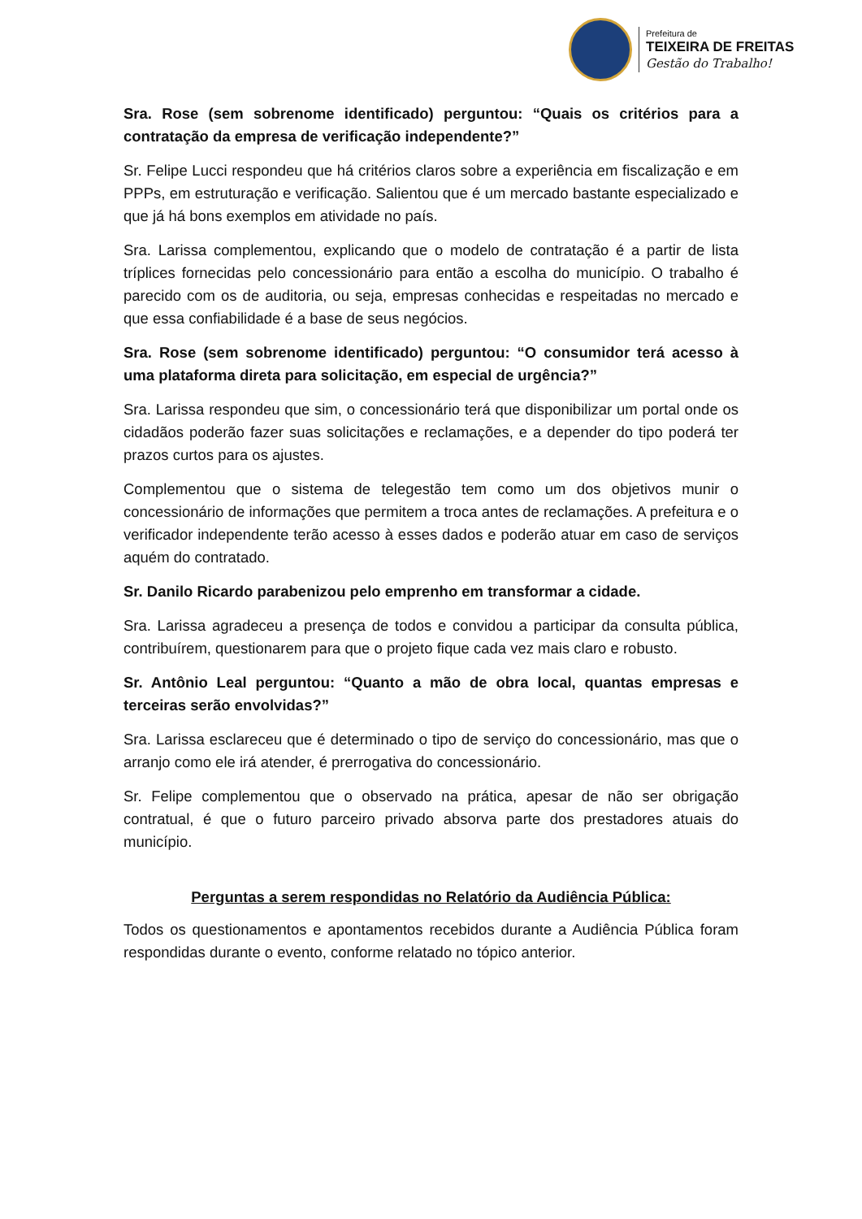Prefeitura de
TEIXEIRA DE FREITAS
Gestão do Trabalho!
Sra. Rose (sem sobrenome identificado) perguntou: “Quais os critérios para a contratação da empresa de verificação independente?”
Sr. Felipe Lucci respondeu que há critérios claros sobre a experiência em fiscalização e em PPPs, em estruturação e verificação. Salientou que é um mercado bastante especializado e que já há bons exemplos em atividade no país.
Sra. Larissa complementou, explicando que o modelo de contratação é a partir de lista tríplices fornecidas pelo concessionário para então a escolha do município. O trabalho é parecido com os de auditoria, ou seja, empresas conhecidas e respeitadas no mercado e que essa confiabilidade é a base de seus negócios.
Sra. Rose (sem sobrenome identificado) perguntou: “O consumidor terá acesso à uma plataforma direta para solicitação, em especial de urgência?”
Sra. Larissa respondeu que sim, o concessionário terá que disponibilizar um portal onde os cidadãos poderão fazer suas solicitações e reclamações, e a depender do tipo poderá ter prazos curtos para os ajustes.
Complementou que o sistema de telegestão tem como um dos objetivos munir o concessionário de informações que permitem a troca antes de reclamações. A prefeitura e o verificador independente terão acesso à esses dados e poderão atuar em caso de serviços aquém do contratado.
Sr. Danilo Ricardo parabenizou pelo emprenho em transformar a cidade.
Sra. Larissa agradeceu a presença de todos e convidou a participar da consulta pública, contribuírem, questionarem para que o projeto fique cada vez mais claro e robusto.
Sr. Antônio Leal perguntou: “Quanto a mão de obra local, quantas empresas e terceiras serão envolvidas?”
Sra. Larissa esclareceu que é determinado o tipo de serviço do concessionário, mas que o arranjo como ele irá atender, é prerrogativa do concessionário.
Sr. Felipe complementou que o observado na prática, apesar de não ser obrigação contratual, é que o futuro parceiro privado absorva parte dos prestadores atuais do município.
Perguntas a serem respondidas no Relatório da Audiência Pública:
Todos os questionamentos e apontamentos recebidos durante a Audiência Pública foram respondidas durante o evento, conforme relatado no tópico anterior.